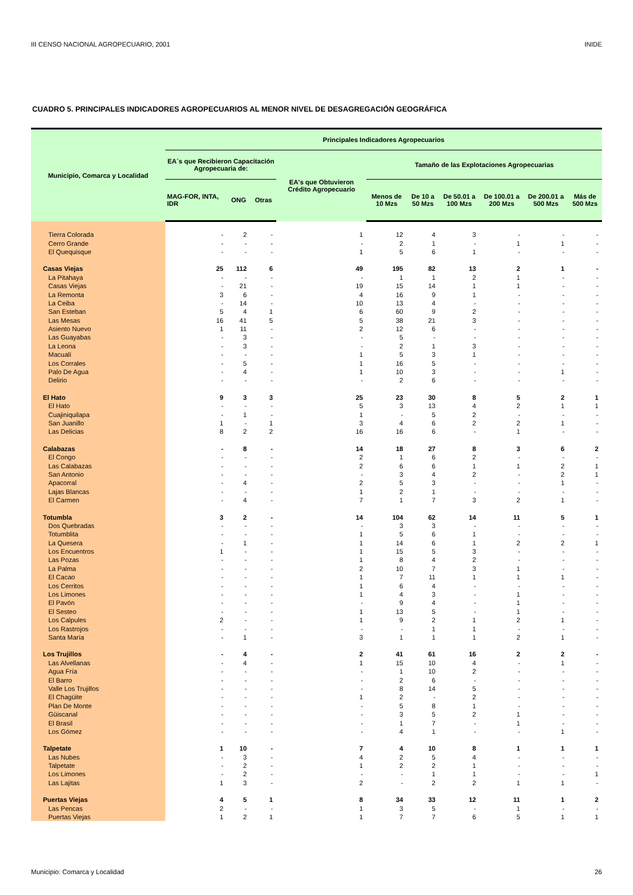III CENSO NACIONAL AGROPECUARIO, 2001 INIDE
CUADRO 5. PRINCIPALES INDICADORES AGROPECUARIOS AL MENOR NIVEL DE DESAGREGACIÓN GEOGRÁFICA
| Municipio, Comarca y Localidad | Principales Indicadores Agropecuarios | | | | | | | | | |
| --- | --- | --- | --- | --- | --- | --- | --- | --- | --- | --- |
| | EA´s que Recibieron Capacitación Agropecuaria de: | | | EA's que Obtuvieron Crédito Agropecuario | Tamaño de las Explotaciones Agropecuarias | | | | | |
| | MAG-FOR, INTA, IDR | ONG | Otras | | Menos de 10 Mzs | De 10 a 50 Mzs | De 50.01 a 100 Mzs | De 100.01 a 200 Mzs | De 200.01 a 500 Mzs | Más de 500 Mzs |
| Tierra Colorada | - | 2 | - | 1 | 12 | 4 | 3 | - | - | - |
| Cerro Grande | - | - | - | - | 2 | 1 | - | 1 | 1 | - |
| El Quequisque | - | - | - | 1 | 5 | 6 | 1 | - | - | - |
| Casas Viejas | 25 | 112 | 6 | 49 | 195 | 82 | 13 | 2 | 1 | - |
| La Pitahaya | - | - | - | - | 1 | 1 | 2 | 1 | - | - |
| Casas Viejas | - | 21 | - | 19 | 15 | 14 | 1 | 1 | - | - |
| La Remonta | 3 | 6 | - | 4 | 16 | 9 | 1 | - | - | - |
| La Ceiba | - | 14 | - | 10 | 13 | 4 | - | - | - | - |
| San Esteban | 5 | 4 | 1 | 6 | 60 | 9 | 2 | - | - | - |
| Las Mesas | 16 | 41 | 5 | 5 | 38 | 21 | 3 | - | - | - |
| Asiento Nuevo | 1 | 11 | - | 2 | 12 | 6 | - | - | - | - |
| Las Guayabas | - | 3 | - | - | 5 | - | - | - | - | - |
| La Leona | - | 3 | - | - | 2 | 1 | 3 | - | - | - |
| Macualí | - | - | - | 1 | 5 | 3 | 1 | - | - | - |
| Los Corrales | - | 5 | - | 1 | 16 | 5 | - | - | - | - |
| Palo De Agua | - | 4 | - | 1 | 10 | 3 | - | - | 1 | - |
| Delirio | - | - | - | - | 2 | 6 | - | - | - | - |
| El Hato | 9 | 3 | 3 | 25 | 23 | 30 | 8 | 5 | 2 | 1 |
| El Hato | - | - | - | 5 | 3 | 13 | 4 | 2 | 1 | 1 |
| Cuajiniquilapa | - | 1 | - | 1 | - | 5 | 2 | - | - | - |
| San Juanillo | 1 | - | 1 | 3 | 4 | 6 | 2 | 2 | 1 | - |
| Las Delicias | 8 | 2 | 2 | 16 | 16 | 6 | - | 1 | - | - |
| Calabazas | - | 8 | - | 14 | 18 | 27 | 8 | 3 | 6 | 2 |
| El Congo | - | - | - | 2 | 1 | 6 | 2 | - | - | - |
| Las Calabazas | - | - | - | 2 | 6 | 6 | 1 | 1 | 2 | 1 |
| San Antonio | - | - | - | - | 3 | 4 | 2 | - | 2 | 1 |
| Apacorral | - | 4 | - | 2 | 5 | 3 | - | - | 1 | - |
| Lajas Blancas | - | - | - | 1 | 2 | 1 | - | - | - | - |
| El Carmen | - | 4 | - | 7 | 1 | 7 | 3 | 2 | 1 | - |
| Totumbla | 3 | 2 | - | 14 | 104 | 62 | 14 | 11 | 5 | 1 |
| Dos Quebradas | - | - | - | - | 3 | 3 | - | - | - | - |
| Totumblita | - | - | - | 1 | 5 | 6 | 1 | - | - | - |
| La Quesera | - | 1 | - | 1 | 14 | 6 | 1 | 2 | 2 | 1 |
| Los Encuentros | 1 | - | - | 1 | 15 | 5 | 3 | - | - | - |
| Las Pozas | - | - | - | 1 | 8 | 4 | 2 | - | - | - |
| La Palma | - | - | - | 2 | 10 | 7 | 3 | 1 | - | - |
| El Cacao | - | - | - | 1 | 7 | 11 | 1 | 1 | 1 | - |
| Los Cerritos | - | - | - | 1 | 6 | 4 | - | - | - | - |
| Los Limones | - | - | - | 1 | 4 | 3 | - | 1 | - | - |
| El Pavón | - | - | - | - | 9 | 4 | - | 1 | - | - |
| El Sesteo | - | - | - | 1 | 13 | 5 | - | 1 | - | - |
| Los Calpules | 2 | - | - | 1 | 9 | 2 | 1 | 2 | 1 | - |
| Los Rastrojos | - | - | - | - | - | 1 | 1 | - | - | - |
| Santa María | - | 1 | - | 3 | 1 | 1 | 1 | 2 | 1 | - |
| Los Trujillos | - | 4 | - | 2 | 41 | 61 | 16 | 2 | 2 | - |
| Las Alvellanas | - | 4 | - | 1 | 15 | 10 | 4 | - | 1 | - |
| Agua Fría | - | - | - | - | 1 | 10 | 2 | - | - | - |
| El Barro | - | - | - | - | 2 | 6 | - | - | - | - |
| Valle Los Trujillos | - | - | - | - | 8 | 14 | 5 | - | - | - |
| El Chagüite | - | - | - | 1 | 2 | - | 2 | - | - | - |
| Plan De Monte | - | - | - | - | 5 | 8 | 1 | - | - | - |
| Güiscanal | - | - | - | - | 3 | 5 | 2 | 1 | - | - |
| El Brasil | - | - | - | - | 1 | 7 | - | 1 | - | - |
| Los Gómez | - | - | - | - | 4 | 1 | - | - | 1 | - |
| Talpetate | 1 | 10 | - | 7 | 4 | 10 | 8 | 1 | 1 | 1 |
| Las Nubes | - | 3 | - | 4 | 2 | 5 | 4 | - | - | - |
| Talpetate | - | 2 | - | 1 | 2 | 2 | 1 | - | - | - |
| Los Limones | - | 2 | - | - | - | 1 | 1 | - | - | 1 |
| Las Lajitas | 1 | 3 | - | 2 | - | 2 | 2 | 1 | 1 | - |
| Puertas Viejas | 4 | 5 | 1 | 8 | 34 | 33 | 12 | 11 | 1 | 2 |
| Las Pencas | 2 | - | - | 1 | 3 | 5 | - | 1 | - | - |
| Puertas Viejas | 1 | 2 | 1 | 1 | 7 | 7 | 6 | 5 | 1 | 1 |
Municipio: Comarca y Localidad 26